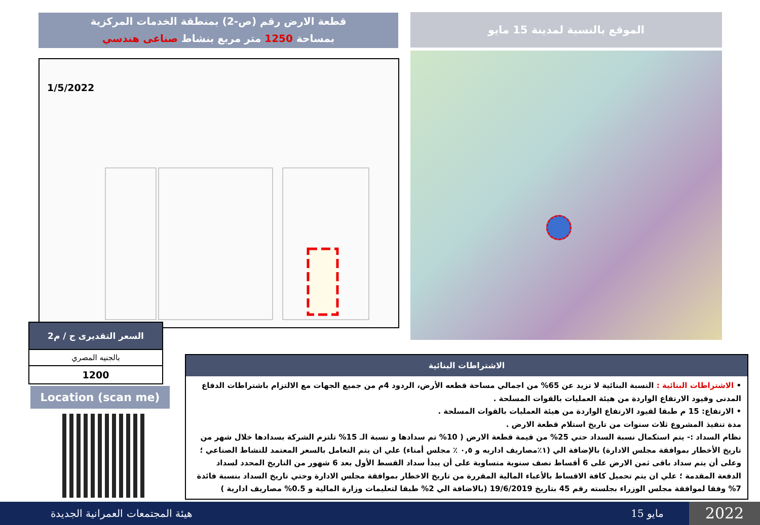قطعة الارض رقم (ص-2) بمنطقة الخدمات المركزية
بمساحة 1250 متر مربع بنشاط صناعى هندسي
الموقع بالنسبة لمدينة 15 مايو
1/5/2022
| السعر التقديرى ج / م2 |
| --- |
| بالجنيه المصري |
| 1200 |
Location (scan me)
الاشتراطات البنائية
• الاشتراطات البنائية : النسبة البنائية لا تزيد عن 65% من اجمالي مساحة قطعه الأرض، الردود 4م من جميع الجهات مع الالتزام باشتراطات الدفاع المدنى وقيود الارتفاع الواردة من هيئة العمليات بالقوات المسلحة .
• الارتفاع: 15 م طبقا لقيود الارتفاع الواردة من هيئة العمليات بالقوات المسلحة .
مدة تنفيذ المشروع ثلاث سنوات من تاريخ استلام قطعة الارض .
نظام السداد :- يتم استكمال نسبة السداد حتي 25% من قيمة قطعة الارض ( 10% تم سدادها و نسبة الـ 15% تلتزم الشركة بسدادها خلال شهر من تاريخ الأخطار بموافقة مجلس الادارة) بالإضافة الي (١٪مصاريف اداريه و ٠,٥ ٪ مجلس أمناء) علي ان يتم التعامل بالسعر المعتمد للنشاط الصناعي ؛ وعلى أن يتم سداد باقى ثمن الارض على 6 أقساط نصف سنوية متساوية على أن يبدأ سداد القسط الأول بعد 6 شهور من التاريخ المحدد لسداد الدفعة المقدمة ؛ علي ان يتم تحميل كافة الاقساط بالأعباء المالية المقررة من تاريخ الاخطار بموافقة مجلس الادارة وحتي تاريخ السداد بنسبة فائدة 7% وفقا لموافقة مجلس الوزراء بجلسته رقم 45 بتاريخ 19/6/2019 (بالاضافة الي 2% طبقا لتعليمات وزارة المالية و 0.5% مصاريف ادارية )
هيئة المجتمعات العمرانية الجديدة 15 مايو 2022